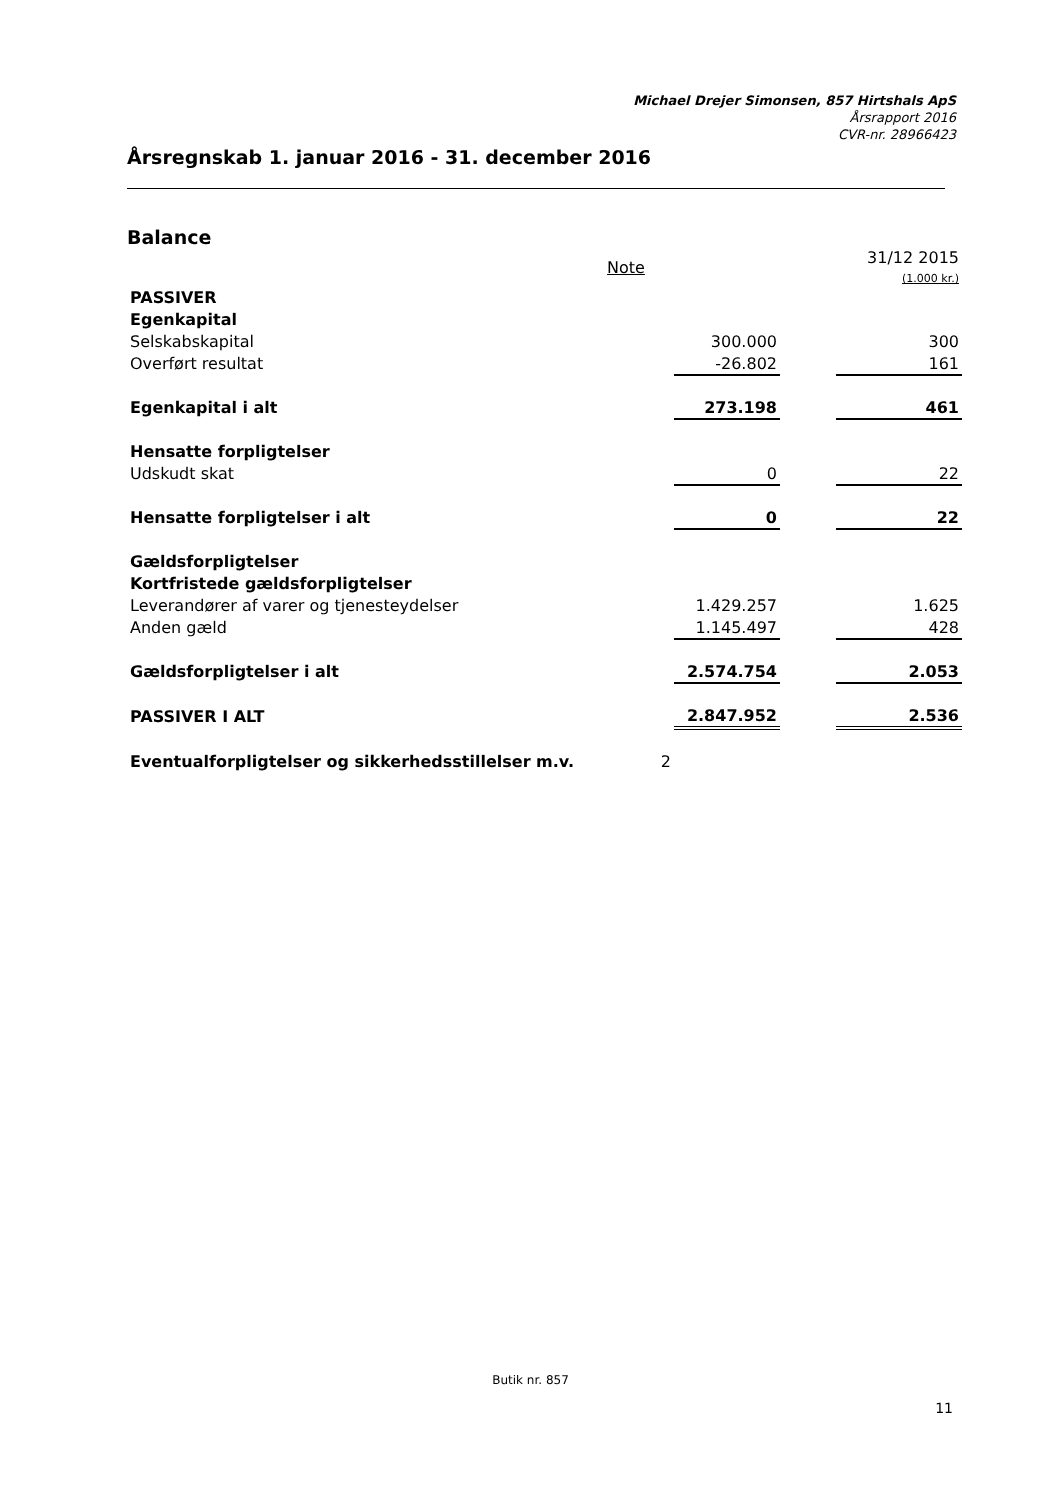Michael Drejer Simonsen, 857 Hirtshals ApS
Årsrapport 2016
CVR-nr. 28966423
Årsregnskab 1. januar 2016 - 31. december 2016
Balance
| | Note | | | 31/12 2015 (1.000 kr.) |
| --- | --- | --- | --- | --- |
| PASSIVER | | | | |
| Egenkapital | | | | |
| Selskabskapital | | 300.000 | | 300 |
| Overført resultat | | -26.802 | | 161 |
| Egenkapital i alt | | 273.198 | | 461 |
| Hensatte forpligtelser | | | | |
| Udskudt skat | | 0 | | 22 |
| Hensatte forpligtelser i alt | | 0 | | 22 |
| Gældsforpligtelser | | | | |
| Kortfristede gældsforpligtelser | | | | |
| Leverandører af varer og tjenesteydelser | | 1.429.257 | | 1.625 |
| Anden gæld | | 1.145.497 | | 428 |
| Gældsforpligtelser i alt | | 2.574.754 | | 2.053 |
| PASSIVER I ALT | | 2.847.952 | | 2.536 |
| Eventualforpligtelser og sikkerhedsstillelser m.v. | 2 | | | |
Butik nr. 857
11